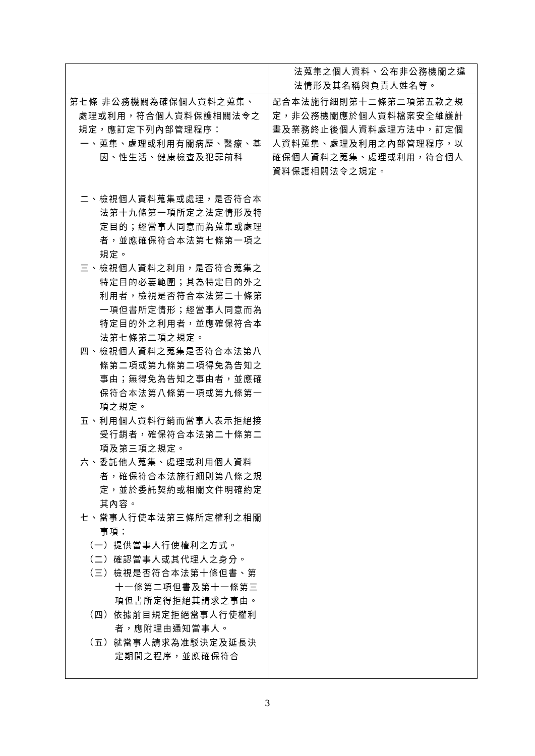| | 法蒐集之個人資料、公布非公務機關之違法情形及其名稱與負責人姓名等。 |
| 第七條 非公務機關為確保個人資料之蒐集、處理或利用，符合個人資料保護相關法令之規定，應訂定下列內部管理程序： 一、蒐集、處理或利用有關病歷、醫療、基因、性生活、健康檢查及犯罪前科 二、檢視個人資料蒐集或處理，是否符合本法第十九條第一項所定之法定情形及特定目的；經當事人同意而為蒐集或處理者，並應確保符合本法第七條第一項之規定。 三、檢視個人資料之利用，是否符合蒐集之特定目的必要範圍；其為特定目的外之利用者，檢視是否符合本法第二十條第一項但書所定情形；經當事人同意而為特定目的外之利用者，並應確保符合本法第七條第二項之規定。 四、檢視個人資料之蒐集是否符合本法第八條第二項或第九條第二項得免為告知之事由；無得免為告知之事由者，並應確保符合本法第八條第一項或第九條第一項之規定。 五、利用個人資料行銷而當事人表示拒絕接受行銷者，確保符合本法第二十條第二項及第三項之規定。 六、委託他人蒐集、處理或利用個人資料者，確保符合本法施行細則第八條之規定，並於委託契約或相關文件明確約定其內容。 七、當事人行使本法第三條所定權利之相關事項： （一）提供當事人行使權利之方式。 （二）確認當事人或其代理人之身分。 （三）檢視是否符合本法第十條但書、第十一條第二項但書及第十一條第三項但書所定得拒絕其請求之事由。 （四）依據前目規定拒絕當事人行使權利者，應附理由通知當事人。 （五）就當事人請求為准駁決定及延長決定期間之程序，並應確保符合 | 配合本法施行細則第十二條第二項第五款之規定，非公務機關應於個人資料檔案安全維護計畫及業務終止後個人資料處理方法中，訂定個人資料蒐集、處理及利用之內部管理程序，以確保個人資料之蒐集、處理或利用，符合個人資料保護相關法令之規定。 |
3